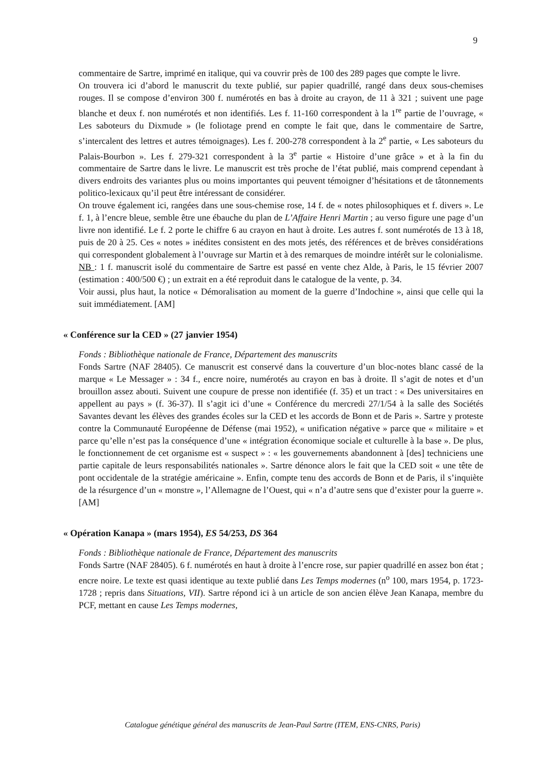9
commentaire de Sartre, imprimé en italique, qui va couvrir près de 100 des 289 pages que compte le livre.
On trouvera ici d’abord le manuscrit du texte publié, sur papier quadrillé, rangé dans deux sous-chemises rouges. Il se compose d’environ 300 f. numérotés en bas à droite au crayon, de 11 à 321 ; suivent une page blanche et deux f. non numérotés et non identifiés. Les f. 11-160 correspondent à la 1<sup>re</sup> partie de l’ouvrage, « Les saboteurs du Dixmude » (le foliotage prend en compte le fait que, dans le commentaire de Sartre, s’intercalent des lettres et autres témoignages). Les f. 200-278 correspondent à la 2<sup>e</sup> partie, « Les saboteurs du Palais-Bourbon ». Les f. 279-321 correspondent à la 3<sup>e</sup> partie « Histoire d’une grâce » et à la fin du commentaire de Sartre dans le livre. Le manuscrit est très proche de l’état publié, mais comprend cependant à divers endroits des variantes plus ou moins importantes qui peuvent témoigner d’hésitations et de tâtonnements politico-lexicaux qu’il peut être intéressant de considérer.
On trouve également ici, rangées dans une sous-chemise rose, 14 f. de « notes philosophiques et f. divers ». Le f. 1, à l’encre bleue, semble être une ébauche du plan de L’Affaire Henri Martin ; au verso figure une page d’un livre non identifié. Le f. 2 porte le chiffre 6 au crayon en haut à droite. Les autres f. sont numérotés de 13 à 18, puis de 20 à 25. Ces « notes » inédites consistent en des mots jetés, des références et de brèves considérations qui correspondent globalement à l’ouvrage sur Martin et à des remarques de moindre intérêt sur le colonialisme.
NB : 1 f. manuscrit isolé du commentaire de Sartre est passé en vente chez Alde, à Paris, le 15 février 2007 (estimation : 400/500 €) ; un extrait en a été reproduit dans le catalogue de la vente, p. 34.
Voir aussi, plus haut, la notice « Démoralisation au moment de la guerre d’Indochine », ainsi que celle qui la suit immédiatement. [AM]
« Conférence sur la CED » (27 janvier 1954)
Fonds : Bibliothèque nationale de France, Département des manuscrits
Fonds Sartre (NAF 28405). Ce manuscrit est conservé dans la couverture d’un bloc-notes blanc cassé de la marque « Le Messager » : 34 f., encre noire, numérotés au crayon en bas à droite. Il s’agit de notes et d’un brouillon assez abouti. Suivent une coupure de presse non identifiée (f. 35) et un tract : « Des universitaires en appellent au pays » (f. 36-37). Il s’agit ici d’une « Conférence du mercredi 27/1/54 à la salle des Sociétés Savantes devant les élèves des grandes écoles sur la CED et les accords de Bonn et de Paris ». Sartre y proteste contre la Communauté Européenne de Défense (mai 1952), « unification négative » parce que « militaire » et parce qu’elle n’est pas la conséquence d’une « intégration économique sociale et culturelle à la base ». De plus, le fonctionnement de cet organisme est « suspect » : « les gouvernements abandonnent à [des] techniciens une partie capitale de leurs responsabilités nationales ». Sartre dénonce alors le fait que la CED soit « une tête de pont occidentale de la stratégie américaine ». Enfin, compte tenu des accords de Bonn et de Paris, il s’inquiète de la résurgence d’un « monstre », l’Allemagne de l’Ouest, qui « n’a d’autre sens que d’exister pour la guerre ». [AM]
« Opération Kanapa » (mars 1954), ES 54/253, DS 364
Fonds : Bibliothèque nationale de France, Département des manuscrits
Fonds Sartre (NAF 28405). 6 f. numérotés en haut à droite à l’encre rose, sur papier quadrillé en assez bon état ; encre noire. Le texte est quasi identique au texte publié dans Les Temps modernes (n<sup>o</sup> 100, mars 1954, p. 1723-1728 ; repris dans Situations, VII). Sartre répond ici à un article de son ancien élève Jean Kanapa, membre du PCF, mettant en cause Les Temps modernes,
Catalogue génétique général des manuscrits de Jean-Paul Sartre (ITEM, ENS-CNRS, Paris)